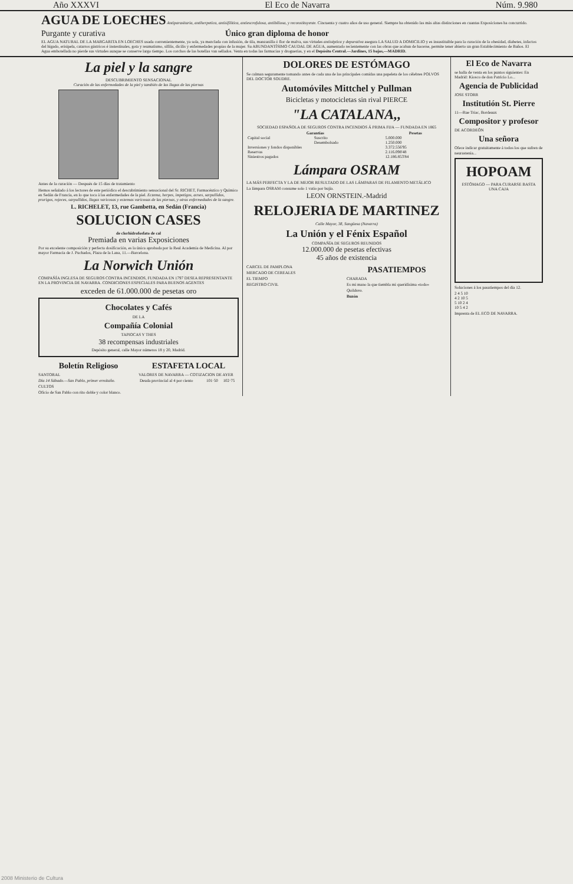Año XXXVI El Eco de Navarra Núm. 9.980
AGUA DE LOECHES
Antiparasitaria, antiherpetica, antisifilitica, antiescrofulosa, antibiliosa, y reconstituyente. Cincuenta y cuatro años de uso general. Siempre ha obtenido las más altas distinciones en cuantas Exposiciones ha concurrido.
Purgante y curativa Único gran diploma de honor
EL AGUA NATURAL DE LA MARGARITA EN LOECHES usada convenientemente, ya sola, ya mezclada con infusión, de tila, manzanilla ó flor de malva, sus virtudes antiséptica y depurativa asegura LA SALUD A DOMICILIO y es insustituible para la curación de la obesidad, diabetes, infactos del hígado, erisipela, catarros gástricos é instestinales, gota y reumatismo, sífilis, dicilis y enfermedades propias de la mujer. Su ABUNDANTÍSIMO CAUDAL DE AGUA, aumentado recientemente con las obras que acaban de hacerse, permite tener abierto un gran Establecimiento de Baños. El Agua embotellada no pierde sus virtudes aunque se conserve largo tiempo. Los corchos de las botellas van sellados. Venta en todas las farmacias y droguerías, y en el Depósito Central.—Jardines, 15 bajos,—MADRID.
La piel y la sangre
DESCUBRIMIENTO SENSACIONAL
Curación de las enfermedades de la piel y también de las llagas de las piernas
Antes de la curación — Después de 15 días de tratamiento
Hemos señalado á los lectores de este periódico el descubrimiento sensacional del Sr. RICHET, Farmacéutico y Químico en Sedán de Francia, en lo que toca á las enfermedades de la piel. Eczema, herpes, impetigos, acnes, sarpullidos, prurigos, rojeces, sarpullidos, llagas varicosas y eczemas varicosas de las piernas, y otras enfermedades de la sangre.
L. RICHELET, 13, rue Gambetta, en Sedán (Francia)
SOLUCION CASES
de clorhidrofosfato de cal
Premiada en varias Exposiciones
Por su excelente composición y perfecta dosificación, es la única aprobada por la Real Academia de Medicina. Al por mayor Farmacia de J. Puchados, Plaza de la Lana, 11.—Barcelona.
La Norwich Unión
COMPAÑÍA INGLESA DE SEGUROS CONTRA INCENDIOS, FUNDADA EN 1797 DESEA REPRESENTANTE EN LA PROVINCIA DE NAVARRA. CONDICIONES ESPECIALES PARA BUENOS AGENTES
exceden de 61.000.000 de pesetas oro
Chocolates y Cafés
DE LA
Compañía Colonial
TAPIOCAS Y THES
38 recompensas industriales
Depósito general, calle Mayor números 18 y 20, Madrid.
Boletín Religioso
SANTORAL
Día 14 Sábado.—San Pablo, primer ermitaño.
CULTOS
Oficio de San Pablo con rito doble y color blanco.
ESTAFETA LOCAL
VALORES DE NAVARRA — COTIZACION DE AYER
| Deuda provincial al 4 por ciento | 101·50 | 102·75 |
DOLORES DE ESTÓMAGO
Se calman seguramente tomando antes de cada una de las principales comidas una papeleta de los célebres POLVOS DEL DOCTOR SOUDRE.
Automóviles Mittchel y Pullman
Bicicletas y motocicletas sin rival PIERCE
"LA CATALANA,,
SOCIEDAD ESPAÑOLA DE SEGUROS CONTRA INCENDIOS Á PRIMA FIJA — FUNDADA EN 1865
| Garantías | | Pesetas |
| --- | --- | --- |
| Capital social | Suscrito | 5.000.000 |
| | Desembolsado | 1.250.000 |
| Inversiones y fondos disponibles | | 3.372.556'95 |
| Reservas | | 2.116.098'48 |
| Siniestros pagados | | 12.186.853'84 |
Lámpara OSRAM
LA MÁS PERFECTA Y LA DE MEJOR RESULTADO DE LAS LÁMPARAS DE FILAMENTO METÁLICO
La lámpara OSRAM consume solo 1 vatio por bujía.
LEON ORNSTEIN.-Madrid
RELOJERIA DE MARTINEZ
Calle Mayor, 38, Sangüesa (Navarra)
La Unión y el Fénix Español
COMPAÑÍA DE SEGUROS REUNIDOS
12.000.000 de pesetas efectivas
45 años de existencia
CARCEL DE PAMPLONA
MERCADO DE CEREALES
EL TIEMPO
REGISTRO CIVIL
PASATIEMPOS
CHARADA
Es mi mano la que tiembla mi queridísima «todo»
Quildoro.
Buzón
El Eco de Navarra
se halla de venta en los puntos siguientes: En Madrid: Kiosco de don Patricio Lo...
Agencia de Publicidad
JOSE STORR
Institutión St. Pierre
11—Rue Triac, Bordeaux
Compositor y profesor
DE ACORDEÓN
Una señora
Ofece indicar gratuitamente á todos los que sufren de neurastenia...
HOPOAM
ESTÓMAGO — PARA CURARSE BASTA UNA CAJA
Soluciones á los pasatiempos del día 12.
2 4 5 10
4 2 10 5
5 10 2 4
10 5 4 2
Imprenta de EL ECO DE NAVARRA.
2008 Ministerio de Cultura